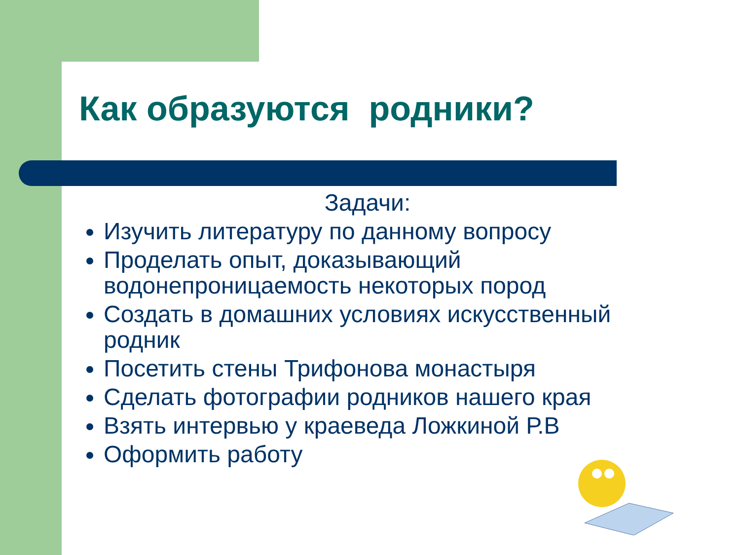Как образуются родники?
Задачи:
Изучить литературу по данному вопросу
Проделать опыт, доказывающий водонепроницаемость некоторых пород
Создать в домашних условиях искусственный родник
Посетить стены Трифонова монастыря
Сделать фотографии родников нашего края
Взять интервью у краеведа Ложкиной Р.В
Оформить работу